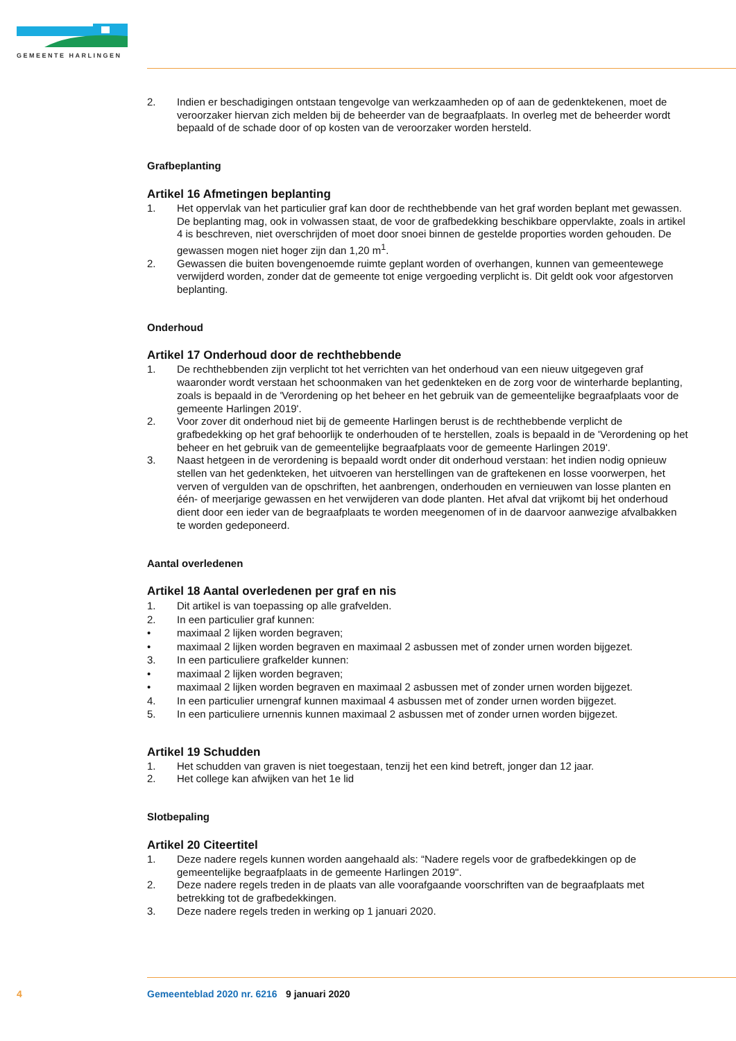GEMEENTE HARLINGEN
2. Indien er beschadigingen ontstaan tengevolge van werkzaamheden op of aan de gedenktekenen, moet de veroorzaker hiervan zich melden bij de beheerder van de begraafplaats. In overleg met de beheerder wordt bepaald of de schade door of op kosten van de veroorzaker worden hersteld.
Grafbeplanting
Artikel 16 Afmetingen beplanting
1. Het oppervlak van het particulier graf kan door de rechthebbende van het graf worden beplant met gewassen. De beplanting mag, ook in volwassen staat, de voor de grafbedekking beschikbare oppervlakte, zoals in artikel 4 is beschreven, niet overschrijden of moet door snoei binnen de gestelde proporties worden gehouden. De gewassen mogen niet hoger zijn dan 1,20 m<sup>1</sup>.
2. Gewassen die buiten bovengenoemde ruimte geplant worden of overhangen, kunnen van gemeentewege verwijderd worden, zonder dat de gemeente tot enige vergoeding verplicht is. Dit geldt ook voor afgestorven beplanting.
Onderhoud
Artikel 17 Onderhoud door de rechthebbende
1. De rechthebbenden zijn verplicht tot het verrichten van het onderhoud van een nieuw uitgegeven graf waaronder wordt verstaan het schoonmaken van het gedenkteken en de zorg voor de winterharde beplanting, zoals is bepaald in de 'Verordening op het beheer en het gebruik van de gemeentelijke begraafplaats voor de gemeente Harlingen 2019'.
2. Voor zover dit onderhoud niet bij de gemeente Harlingen berust is de rechthebbende verplicht de grafbedekking op het graf behoorlijk te onderhouden of te herstellen, zoals is bepaald in de 'Verordening op het beheer en het gebruik van de gemeentelijke begraafplaats voor de gemeente Harlingen 2019'.
3. Naast hetgeen in de verordening is bepaald wordt onder dit onderhoud verstaan: het indien nodig opnieuw stellen van het gedenkteken, het uitvoeren van herstellingen van de graftekenen en losse voorwerpen, het verven of vergulden van de opschriften, het aanbrengen, onderhouden en vernieuwen van losse planten en één- of meerjarige gewassen en het verwijderen van dode planten. Het afval dat vrijkomt bij het onderhoud dient door een ieder van de begraafplaats te worden meegenomen of in de daarvoor aanwezige afvalbakken te worden gedeponeerd.
Aantal overledenen
Artikel 18 Aantal overledenen per graf en nis
1. Dit artikel is van toepassing op alle grafvelden.
2. In een particulier graf kunnen:
• maximaal 2 lijken worden begraven;
• maximaal 2 lijken worden begraven en maximaal 2 asbussen met of zonder urnen worden bijgezet.
3. In een particuliere grafkelder kunnen:
• maximaal 2 lijken worden begraven;
• maximaal 2 lijken worden begraven en maximaal 2 asbussen met of zonder urnen worden bijgezet.
4. In een particulier urnengraf kunnen maximaal 4 asbussen met of zonder urnen worden bijgezet.
5. In een particuliere urnennis kunnen maximaal 2 asbussen met of zonder urnen worden bijgezet.
Artikel 19 Schudden
1. Het schudden van graven is niet toegestaan, tenzij het een kind betreft, jonger dan 12 jaar.
2. Het college kan afwijken van het 1e lid
Slotbepaling
Artikel 20 Citeertitel
1. Deze nadere regels kunnen worden aangehaald als: “Nadere regels voor de grafbedekkingen op de gemeentelijke begraafplaats in de gemeente Harlingen 2019".
2. Deze nadere regels treden in de plaats van alle voorafgaande voorschriften van de begraafplaats met betrekking tot de grafbedekkingen.
3. Deze nadere regels treden in werking op 1 januari 2020.
4 Gemeenteblad 2020 nr. 6216 9 januari 2020